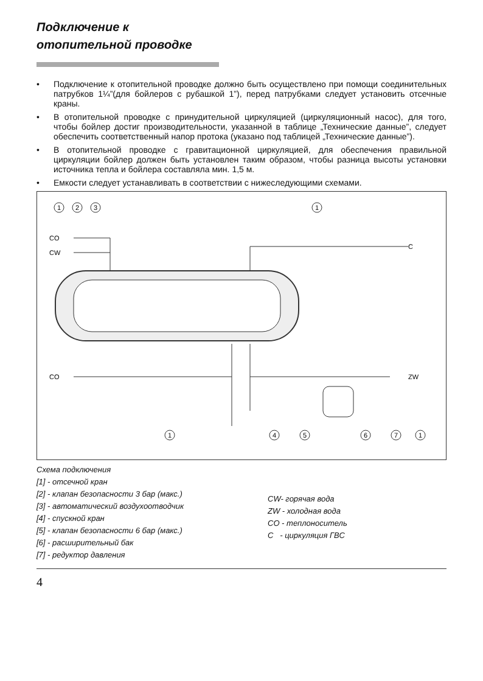Подключение к
отопительной проводке
• Подключение к отопительной проводке должно быть осуществлено при помощи соединительных патрубков 1¼”(для бойлеров с рубашкой 1”), перед патрубками следует установить отсечные краны.
• В отопительной проводке с принудительной циркуляцией (циркуляционный насос), для того, чтобы бойлер достиг производительности, указанной в таблице „Технические данные”, следует обеспечить соответственный напор протока (указано под таблицей „Технические данные”).
• В отопительной проводке с гравитационной циркуляцией, для обеспечения правильной циркуляции бойлер должен быть установлен таким образом, чтобы разница высоты установки источника тепла и бойлера составляла мин. 1,5 м.
• Емкости следует устанавливать в соответствии с нижеследующими схемами.
CO
CW
C
CO
ZW
1
2
3
1
1
4
5
6
7
1
Схема подключения
[1] - отсечной кран
[2] - клапан безопасности 3 бар (макс.)
[3] - автоматический воздухоотводчик
[4] - спускной кран
[5] - клапан безопасности 6 бар (макс.)
[6] - расширительный бак
[7] - редуктор давления
CW- горячая вода
ZW - холодная вода
CO - теплоноситель
C - циркуляция ГВС
4